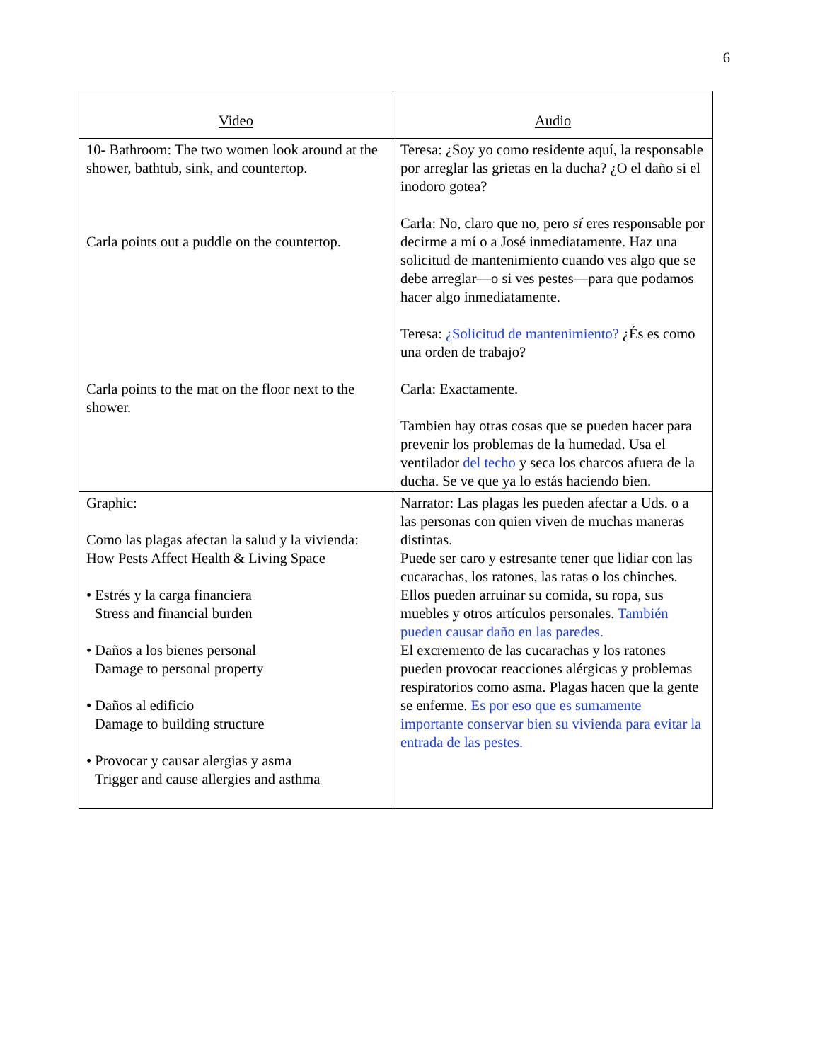6
| Video | Audio |
| --- | --- |
| 10- Bathroom: The two women look around at the shower, bathtub, sink, and countertop. Carla points out a puddle on the countertop. Carla points to the mat on the floor next to the shower. | Teresa: ¿Soy yo como residente aquí, la responsable por arreglar las grietas en la ducha? ¿O el daño si el inodoro gotea? Carla: No, claro que no, pero sí eres responsable por decirme a mí o a José inmediatamente. Haz una solicitud de mantenimiento cuando ves algo que se debe arreglar—o si ves pestes—para que podamos hacer algo inmediatamente. Teresa: ¿Solicitud de mantenimiento? ¿És es como una orden de trabajo? Carla: Exactamente. Tambien hay otras cosas que se pueden hacer para prevenir los problemas de la humedad. Usa el ventilador del techo y seca los charcos afuera de la ducha. Se ve que ya lo estás haciendo bien. |
| Graphic: Como las plagas afectan la salud y la vivienda: How Pests Affect Health & Living Space • Estrés y la carga financiera Stress and financial burden • Daños a los bienes personal Damage to personal property • Daños al edificio Damage to building structure • Provocar y causar alergias y asma Trigger and cause allergies and asthma | Narrator: Las plagas les pueden afectar a Uds. o a las personas con quien viven de muchas maneras distintas. Puede ser caro y estresante tener que lidiar con las cucarachas, los ratones, las ratas o los chinches. Ellos pueden arruinar su comida, su ropa, sus muebles y otros artículos personales. También pueden causar daño en las paredes. El excremento de las cucarachas y los ratones pueden provocar reacciones alérgicas y problemas respiratorios como asma. Plagas hacen que la gente se enferme. Es por eso que es sumamente importante conservar bien su vivienda para evitar la entrada de las pestes. |